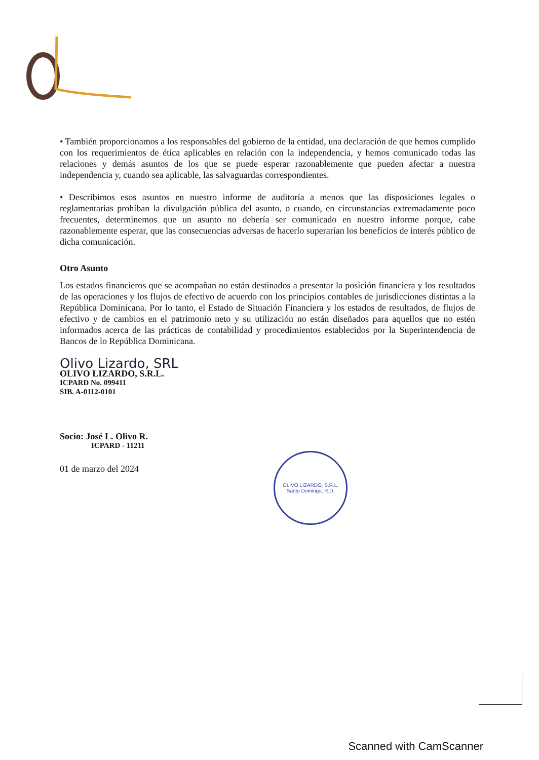• También proporcionamos a los responsables del gobierno de la entidad, una declaración de que hemos cumplido con los requerimientos de ética aplicables en relación con la independencia, y hemos comunicado todas las relaciones y demás asuntos de los que se puede esperar razonablemente que pueden afectar a nuestra independencia y, cuando sea aplicable, las salvaguardas correspondientes.
• Describimos esos asuntos en nuestro informe de auditoría a menos que las disposiciones legales o reglamentarias prohíban la divulgación pública del asunto, o cuando, en circunstancias extremadamente poco frecuentes, determinemos que un asunto no debería ser comunicado en nuestro informe porque, cabe razonablemente esperar, que las consecuencias adversas de hacerlo superarían los beneficios de interés público de dicha comunicación.
Otro Asunto
Los estados financieros que se acompañan no están destinados a presentar la posición financiera y los resultados de las operaciones y los flujos de efectivo de acuerdo con los principios contables de jurisdicciones distintas a la República Dominicana. Por lo tanto, el Estado de Situación Financiera y los estados de resultados, de flujos de efectivo y de cambios en el patrimonio neto y su utilización no están diseñados para aquellos que no estén informados acerca de las prácticas de contabilidad y procedimientos establecidos por la Superintendencia de Bancos de lo República Dominicana.
Olivo Lizardo, SRL
OLIVO LIZARDO, S.R.L.
ICPARD No. 099411
SIB. A-0112-0101
Socio: José L. Olivo R.
ICPARD - 11211
01 de marzo del 2024
OLIVO LIZARDO, S.R.L.
Santo Domingo, R.D.
Scanned with CamScanner